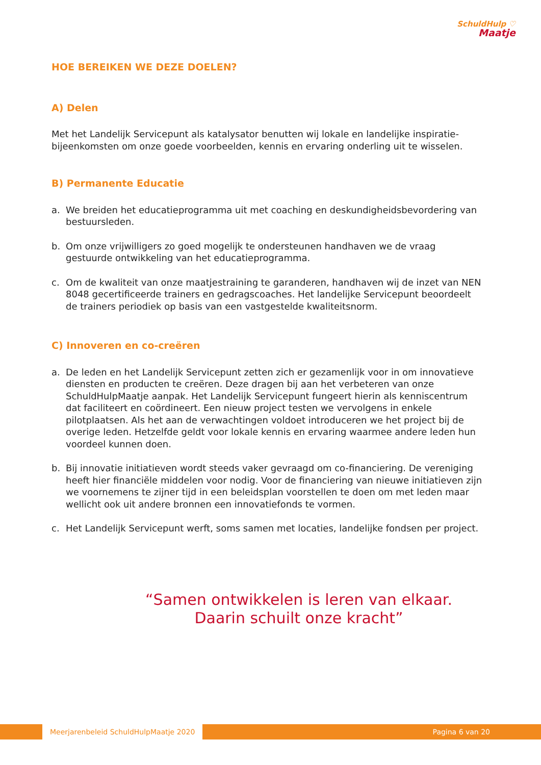SchuldHulp ♡
Maatje
HOE BEREIKEN WE DEZE DOELEN?
A) Delen
Met het Landelijk Servicepunt als katalysator benutten wij lokale en landelijke inspiratie-bijeenkomsten om onze goede voorbeelden, kennis en ervaring onderling uit te wisselen.
B) Permanente Educatie
a. We breiden het educatieprogramma uit met coaching en deskundigheidsbevordering van bestuursleden.
b. Om onze vrijwilligers zo goed mogelijk te ondersteunen handhaven we de vraag gestuurde ontwikkeling van het educatieprogramma.
c. Om de kwaliteit van onze maatjestraining te garanderen, handhaven wij de inzet van NEN 8048 gecertificeerde trainers en gedragscoaches. Het landelijke Servicepunt beoordeelt de trainers periodiek op basis van een vastgestelde kwaliteitsnorm.
C) Innoveren en co-creëren
a. De leden en het Landelijk Servicepunt zetten zich er gezamenlijk voor in om innovatieve diensten en producten te creëren. Deze dragen bij aan het verbeteren van onze SchuldHulpMaatje aanpak. Het Landelijk Servicepunt fungeert hierin als kenniscentrum dat faciliteert en coördineert. Een nieuw project testen we vervolgens in enkele pilotplaatsen. Als het aan de verwachtingen voldoet introduceren we het project bij de overige leden. Hetzelfde geldt voor lokale kennis en ervaring waarmee andere leden hun voordeel kunnen doen.
b. Bij innovatie initiatieven wordt steeds vaker gevraagd om co-financiering. De vereniging heeft hier financiële middelen voor nodig. Voor de financiering van nieuwe initiatieven zijn we voornemens te zijner tijd in een beleidsplan voorstellen te doen om met leden maar wellicht ook uit andere bronnen een innovatiefonds te vormen.
c. Het Landelijk Servicepunt werft, soms samen met locaties, landelijke fondsen per project.
“Samen ontwikkelen is leren van elkaar.
Daarin schuilt onze kracht”
Meerjarenbeleid SchuldHulpMaatje 2020 Pagina 6 van 20